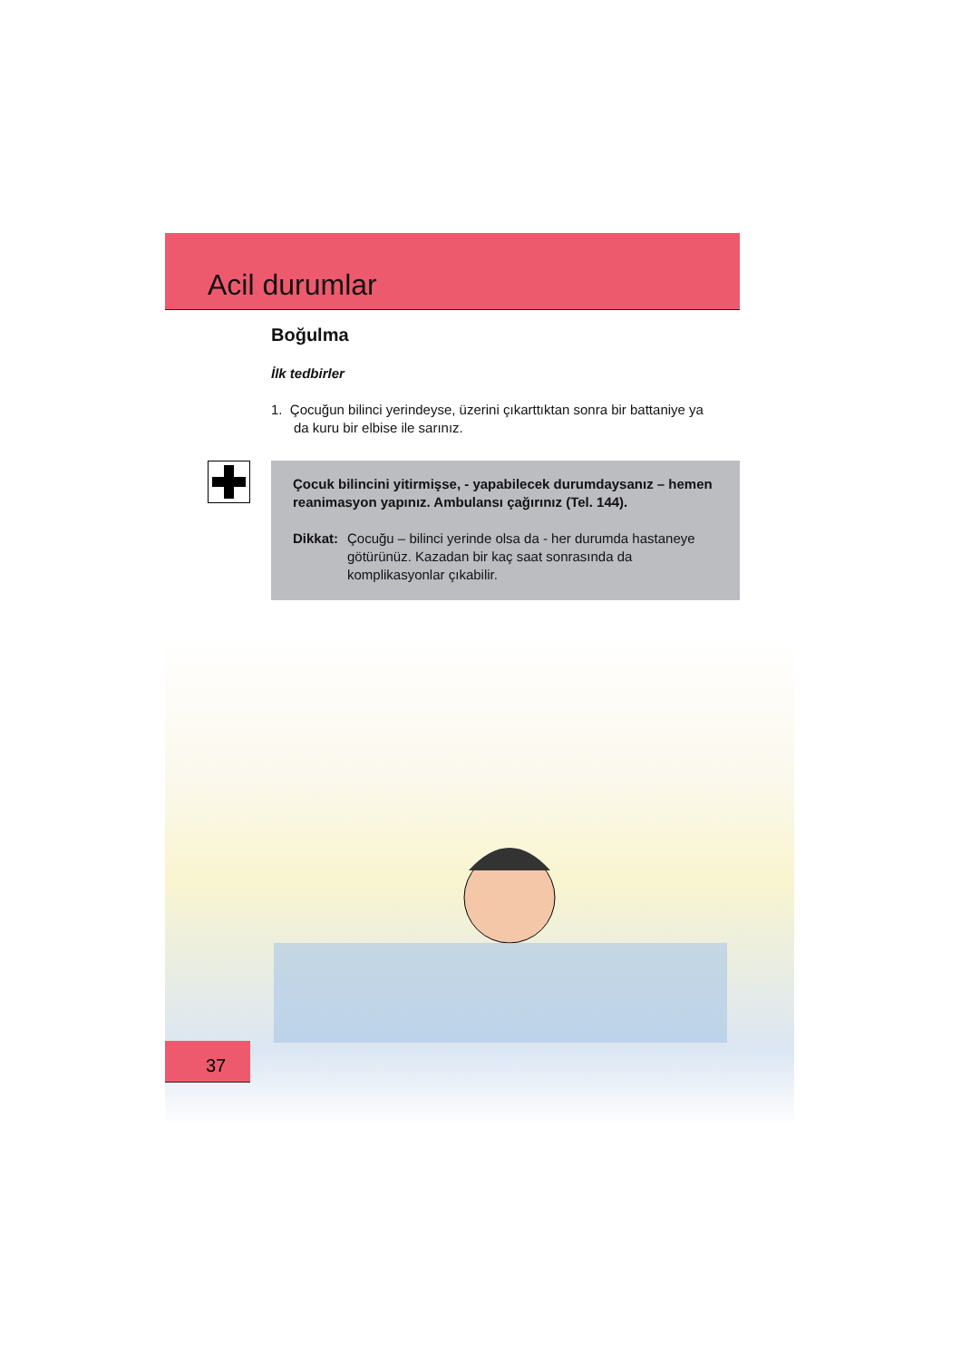Acil durumlar
Boğulma
İlk tedbirler
1. Çocuğun bilinci yerindeyse, üzerini çıkarttıktan sonra bir battaniye ya
da kuru bir elbise ile sarınız.
Çocuk bilincini yitirmişse, - yapabilecek durumdaysanız – hemen reanimasyon yapınız. Ambulansı çağırınız (Tel. 144).
Dikkat: Çocuğu – bilinci yerinde olsa da - her durumda hastaneye götürünüz. Kazadan bir kaç saat sonrasında da komplikasyonlar çıkabilir.
37